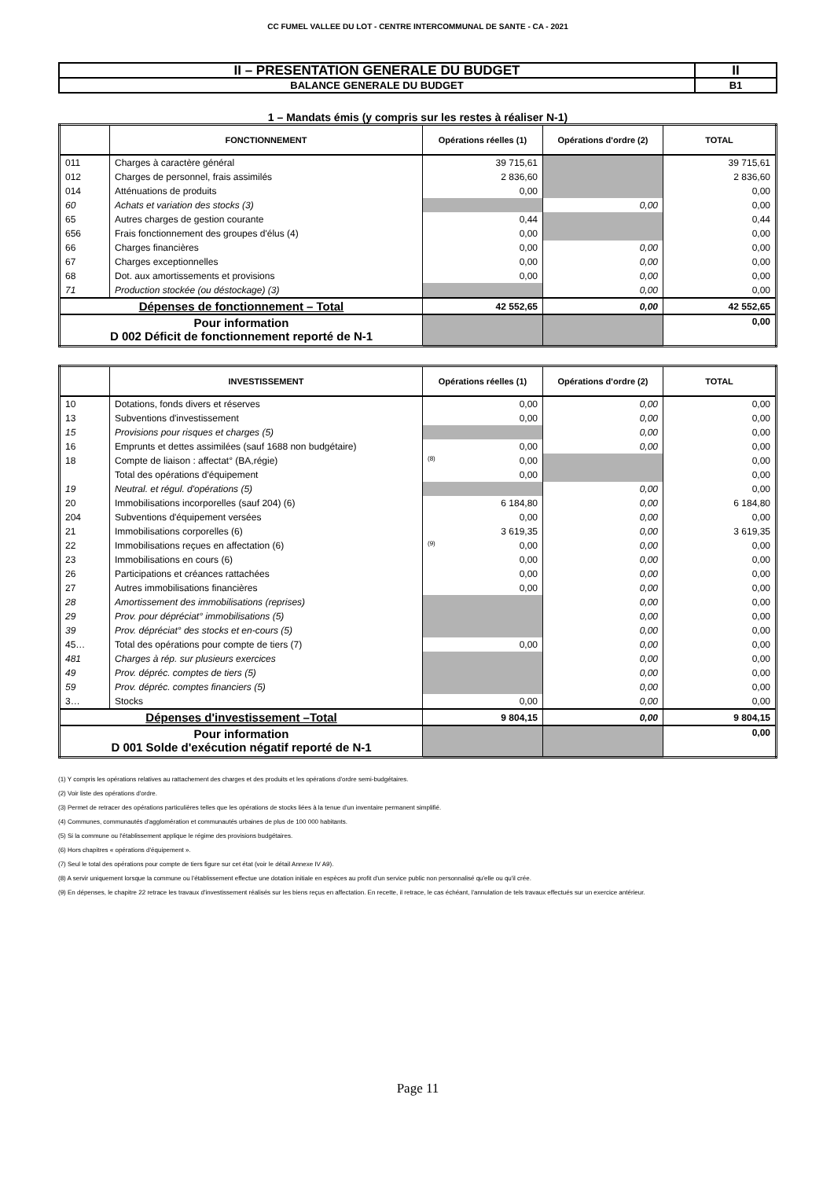CC FUMEL VALLEE DU LOT - CENTRE INTERCOMMUNAL DE SANTE - CA - 2021
| II – PRESENTATION GENERALE DU BUDGET | II |
| BALANCE GENERALE DU BUDGET | B1 |
1 – Mandats émis (y compris sur les restes à réaliser N-1)
| | FONCTIONNEMENT | Opérations réelles (1) | Opérations d'ordre (2) | TOTAL |
| --- | --- | --- | --- | --- |
| 011 | Charges à caractère général | 39 715,61 | | 39 715,61 |
| 012 | Charges de personnel, frais assimilés | 2 836,60 | | 2 836,60 |
| 014 | Atténuations de produits | 0,00 | | 0,00 |
| 60 | Achats et variation des stocks (3) | | 0,00 | 0,00 |
| 65 | Autres charges de gestion courante | 0,44 | | 0,44 |
| 656 | Frais fonctionnement des groupes d'élus (4) | 0,00 | | 0,00 |
| 66 | Charges financières | 0,00 | 0,00 | 0,00 |
| 67 | Charges exceptionnelles | 0,00 | 0,00 | 0,00 |
| 68 | Dot. aux amortissements et provisions | 0,00 | 0,00 | 0,00 |
| 71 | Production stockée (ou déstockage) (3) | | 0,00 | 0,00 |
| Dépenses de fonctionnement – Total | | 42 552,65 | 0,00 | 42 552,65 |
| Pour information D 002 Déficit de fonctionnement reporté de N-1 | | | | 0,00 |
| | INVESTISSEMENT | Opérations réelles (1) | Opérations d'ordre (2) | TOTAL |
| --- | --- | --- | --- | --- |
| 10 | Dotations, fonds divers et réserves | 0,00 | 0,00 | 0,00 |
| 13 | Subventions d'investissement | 0,00 | 0,00 | 0,00 |
| 15 | Provisions pour risques et charges (5) | | 0,00 | 0,00 |
| 16 | Emprunts et dettes assimilées (sauf 1688 non budgétaire) | 0,00 | 0,00 | 0,00 |
| 18 | Compte de liaison : affectat° (BA,régie) | (8) 0,00 | | 0,00 |
| | Total des opérations d'équipement | 0,00 | | 0,00 |
| 19 | Neutral. et régul. d'opérations (5) | | 0,00 | 0,00 |
| 20 | Immobilisations incorporelles (sauf 204) (6) | 6 184,80 | 0,00 | 6 184,80 |
| 204 | Subventions d'équipement versées | 0,00 | 0,00 | 0,00 |
| 21 | Immobilisations corporelles (6) | 3 619,35 | 0,00 | 3 619,35 |
| 22 | Immobilisations reçues en affectation (6) | (9) 0,00 | 0,00 | 0,00 |
| 23 | Immobilisations en cours (6) | 0,00 | 0,00 | 0,00 |
| 26 | Participations et créances rattachées | 0,00 | 0,00 | 0,00 |
| 27 | Autres immobilisations financières | 0,00 | 0,00 | 0,00 |
| 28 | Amortissement des immobilisations (reprises) | | 0,00 | 0,00 |
| 29 | Prov. pour dépréciat° immobilisations (5) | | 0,00 | 0,00 |
| 39 | Prov. dépréciat° des stocks et en-cours (5) | | 0,00 | 0,00 |
| 45… | Total des opérations pour compte de tiers (7) | 0,00 | 0,00 | 0,00 |
| 481 | Charges à rép. sur plusieurs exercices | | 0,00 | 0,00 |
| 49 | Prov. dépréc. comptes de tiers (5) | | 0,00 | 0,00 |
| 59 | Prov. dépréc. comptes financiers (5) | | 0,00 | 0,00 |
| 3… | Stocks | 0,00 | 0,00 | 0,00 |
| Dépenses d'investissement –Total | | 9 804,15 | 0,00 | 9 804,15 |
| Pour information D 001 Solde d'exécution négatif reporté de N-1 | | | | 0,00 |
(1) Y compris les opérations relatives au rattachement des charges et des produits et les opérations d'ordre semi-budgétaires.
(2) Voir liste des opérations d'ordre.
(3) Permet de retracer des opérations particulières telles que les opérations de stocks liées à la tenue d'un inventaire permanent simplifié.
(4) Communes, communautés d'agglomération et communautés urbaines de plus de 100 000 habitants.
(5) Si la commune ou l'établissement applique le régime des provisions budgétaires.
(6) Hors chapitres « opérations d'équipement ».
(7) Seul le total des opérations pour compte de tiers figure sur cet état (voir le détail Annexe IV A9).
(8) A servir uniquement lorsque la commune ou l'établissement effectue une dotation initiale en espèces au profit d'un service public non personnalisé qu'elle ou qu'il crée.
(9) En dépenses, le chapitre 22 retrace les travaux d'investissement réalisés sur les biens reçus en affectation. En recette, il retrace, le cas échéant, l'annulation de tels travaux effectués sur un exercice antérieur.
Page 11